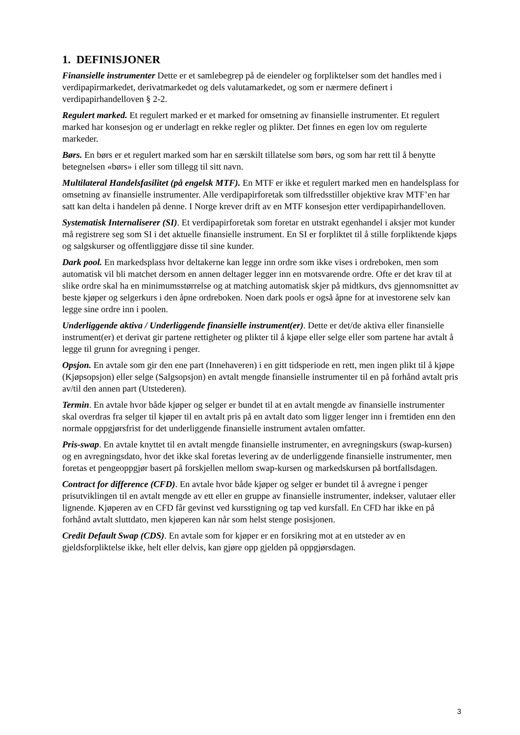1. DEFINISJONER
Finansielle instrumenter Dette er et samlebegrep på de eiendeler og forpliktelser som det handles med i verdipapirmarkedet, derivatmarkedet og dels valutamarkedet, og som er nærmere definert i verdipapirhandelloven § 2-2.
Regulert marked. Et regulert marked er et marked for omsetning av finansielle instrumenter. Et regulert marked har konsesjon og er underlagt en rekke regler og plikter. Det finnes en egen lov om regulerte markeder.
Børs. En børs er et regulert marked som har en særskilt tillatelse som børs, og som har rett til å benytte betegnelsen «børs» i eller som tillegg til sitt navn.
Multilateral Handelsfasilitet (på engelsk MTF). En MTF er ikke et regulert marked men en handelsplass for omsetning av finansielle instrumenter. Alle verdipapirforetak som tilfredsstiller objektive krav MTF’en har satt kan delta i handelen på denne. I Norge krever drift av en MTF konsesjon etter verdipapirhandelloven.
Systematisk Internaliserer (SI). Et verdipapirforetak som foretar en utstrakt egenhandel i aksjer mot kunder må registrere seg som SI i det aktuelle finansielle instrument. En SI er forpliktet til å stille forpliktende kjøps og salgskurser og offentliggjøre disse til sine kunder.
Dark pool. En markedsplass hvor deltakerne kan legge inn ordre som ikke vises i ordreboken, men som automatisk vil bli matchet dersom en annen deltager legger inn en motsvarende ordre. Ofte er det krav til at slike ordre skal ha en minimumsstørrelse og at matching automatisk skjer på midtkurs, dvs gjennomsnittet av beste kjøper og selgerkurs i den åpne ordreboken. Noen dark pools er også åpne for at investorene selv kan legge sine ordre inn i poolen.
Underliggende aktiva / Underliggende finansielle instrument(er). Dette er det/de aktiva eller finansielle instrument(er) et derivat gir partene rettigheter og plikter til å kjøpe eller selge eller som partene har avtalt å legge til grunn for avregning i penger.
Opsjon. En avtale som gir den ene part (Innehaveren) i en gitt tidsperiode en rett, men ingen plikt til å kjøpe (Kjøpsopsjon) eller selge (Salgsopsjon) en avtalt mengde finansielle instrumenter til en på forhånd avtalt pris av/til den annen part (Utstederen).
Termin. En avtale hvor både kjøper og selger er bundet til at en avtalt mengde av finansielle instrumenter skal overdras fra selger til kjøper til en avtalt pris på en avtalt dato som ligger lenger inn i fremtiden enn den normale oppgjørsfrist for det underliggende finansielle instrument avtalen omfatter.
Pris-swap. En avtale knyttet til en avtalt mengde finansielle instrumenter, en avregningskurs (swap-kursen) og en avregningsdato, hvor det ikke skal foretas levering av de underliggende finansielle instrumenter, men foretas et pengeoppgjør basert på forskjellen mellom swap-kursen og markedskursen på bortfallsdagen.
Contract for difference (CFD). En avtale hvor både kjøper og selger er bundet til å avregne i penger prisutviklingen til en avtalt mengde av ett eller en gruppe av finansielle instrumenter, indekser, valutaer eller lignende. Kjøperen av en CFD får gevinst ved kursstigning og tap ved kursfall. En CFD har ikke en på forhånd avtalt sluttdato, men kjøperen kan når som helst stenge posisjonen.
Credit Default Swap (CDS). En avtale som for kjøper er en forsikring mot at en utsteder av en gjeldsforpliktelse ikke, helt eller delvis, kan gjøre opp gjelden på oppgjørsdagen.
3